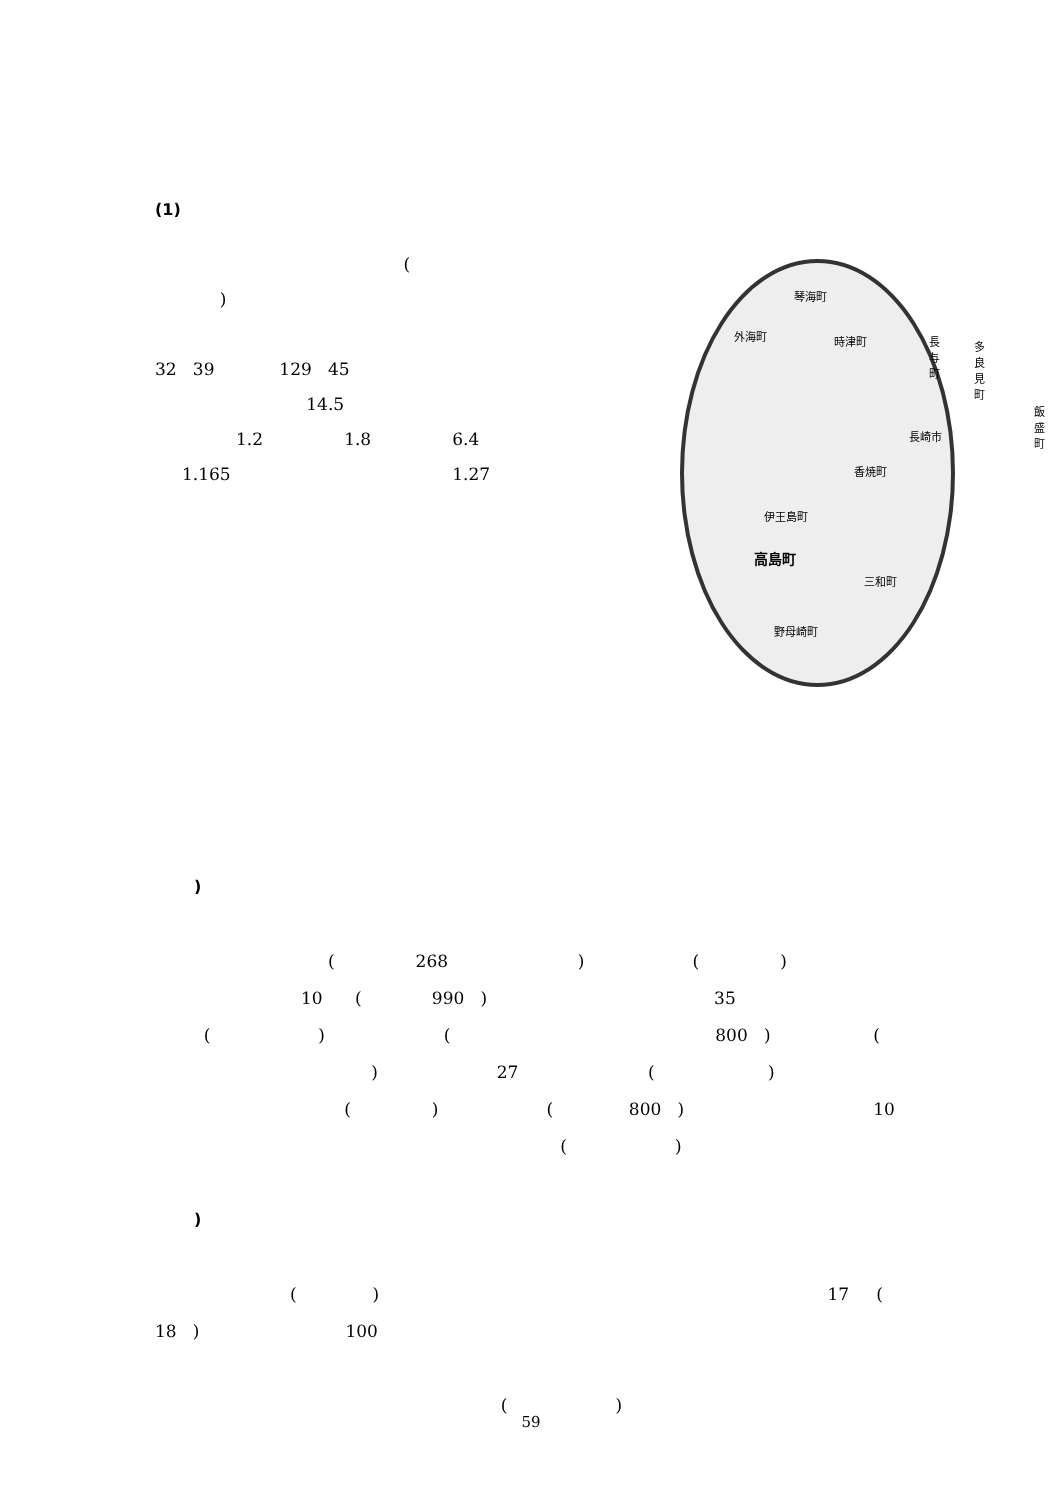(1)
(
)
32 39 129 45
14.5
1.2 1.8 6.4
1.165 1.27
琴海町
外海町 時津町 長与町 多良見町
飯盛町
長崎市
香焼町
伊王島町
高島町
三和町
野母崎町
)
( 268 ) ( )
10 ( 990 ) 35
( ) ( 800 ) (
) 27 ( )
( ) ( 800 ) 10
( )
)
( ) 17 (
18 ) 100
( )
59